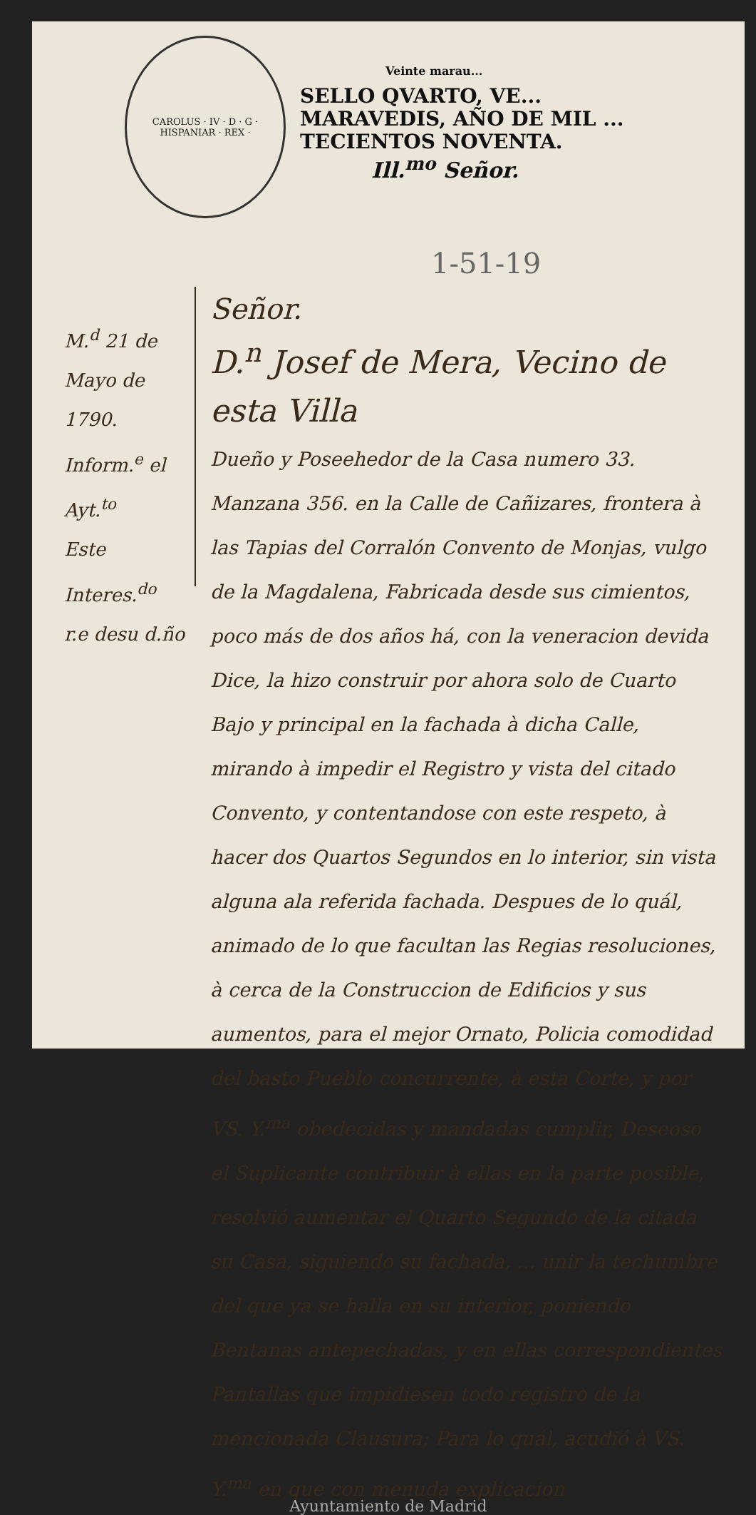CAROLUS · IV · D · G · HISPANIAR · REX ·
Veinte marau...
SELLO QVARTO, VE...
MARAVEDIS, AÑO DE MIL ...
TECIENTOS NOVENTA.
Ill.<sup>mo</sup> Señor.
1-51-19
M.<sup>d</sup> 21 de Mayo de 1790.
Inform.<sup>e</sup> el Ayt.<sup>to</sup>
Este Interes.<sup>do</sup>
r.e desu d.ño
Señor.
D.<sup>n</sup> Josef de Mera, Vecino de esta Villa
Dueño y Poseehedor de la Casa numero 33. Manzana 356. en la Calle de Cañizares, frontera à las Tapias del Corralón Convento de Monjas, vulgo de la Magdalena, Fabricada desde sus cimientos, poco más de dos años há, con la veneracion devida Dice, la hizo construir por ahora solo de Cuarto Bajo y principal en la fachada à dicha Calle, mirando à impedir el Registro y vista del citado Convento, y contentandose con este respeto, à hacer dos Quartos Segundos en lo interior, sin vista alguna ala referida fachada. Despues de lo quál, animado de lo que facultan las Regias resoluciones, à cerca de la Construccion de Edificios y sus aumentos, para el mejor Ornato, Policia comodidad del basto Pueblo concurrente, à esta Corte, y por VS. Y.<sup>ma</sup> obedecidas y mandadas cumplir, Deseoso el Suplicante contribuir à ellas en la parte posible, resolvió aumentar el Quarto Segundo de la citada su Casa, siguiendo su fachada, ... unir la techumbre del que ya se halla en su interior, poniendo Bentanas antepechadas, y en ellas correspondientes Pantallas que impidiesen todo registro de la mencionada Clausura; Para lo quál, acudió à VS. Y.<sup>ma</sup> en que con menuda explicacion
Ayuntamiento de Madrid